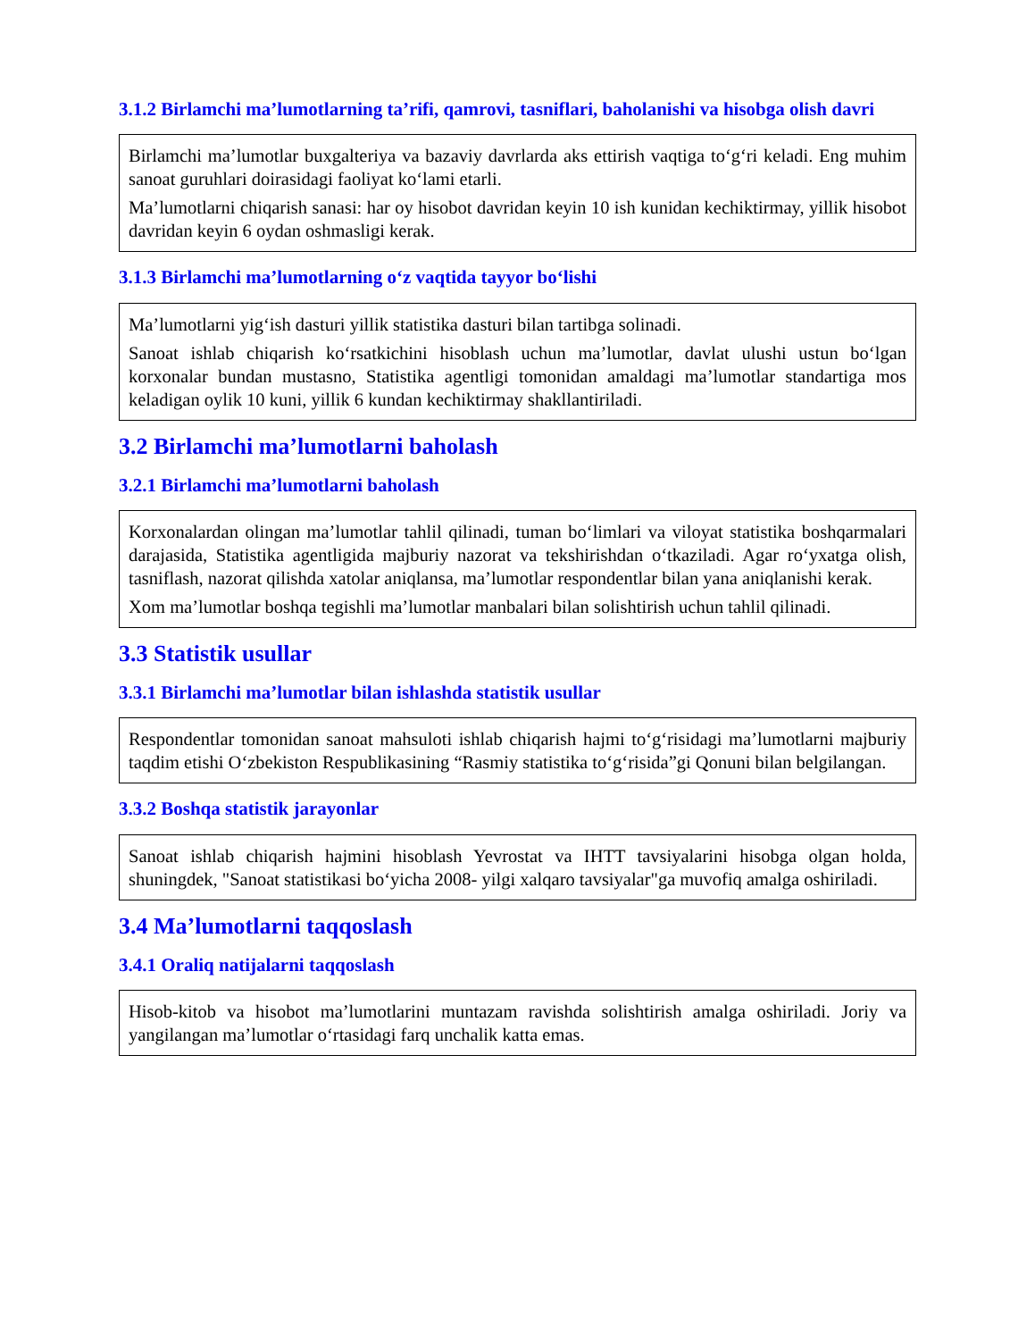3.1.2 Birlamchi ma’lumotlarning ta’rifi, qamrovi, tasniflari, baholanishi va hisobga olish davri
Birlamchi ma’lumotlar buxgalteriya va bazaviy davrlarda aks ettirish vaqtiga to‘g‘ri keladi. Eng muhim sanoat guruhlari doirasidagi faoliyat ko‘lami etarli.
Ma’lumotlarni chiqarish sanasi: har oy hisobot davridan keyin 10 ish kunidan kechiktirmay, yillik hisobot davridan keyin 6 oydan oshmasligi kerak.
3.1.3 Birlamchi ma’lumotlarning o‘z vaqtida tayyor bo‘lishi
Ma’lumotlarni yig‘ish dasturi yillik statistika dasturi bilan tartibga solinadi.
Sanoat ishlab chiqarish ko‘rsatkichini hisoblash uchun ma’lumotlar, davlat ulushi ustun bo‘lgan korxonalar bundan mustasno, Statistika agentligi tomonidan amaldagi ma’lumotlar standartiga mos keladigan oylik 10 kuni, yillik 6 kundan kechiktirmay shakllantiriladi.
3.2 Birlamchi ma’lumotlarni baholash
3.2.1 Birlamchi ma’lumotlarni baholash
Korxonalardan olingan ma’lumotlar tahlil qilinadi, tuman bo‘limlari va viloyat statistika boshqarmalari darajasida, Statistika agentligida majburiy nazorat va tekshirishdan o‘tkaziladi. Agar ro‘yxatga olish, tasniflash, nazorat qilishda xatolar aniqlansa, ma’lumotlar respondentlar bilan yana aniqlanishi kerak.
Xom ma’lumotlar boshqa tegishli ma’lumotlar manbalari bilan solishtirish uchun tahlil qilinadi.
3.3 Statistik usullar
3.3.1 Birlamchi ma’lumotlar bilan ishlashda statistik usullar
Respondentlar tomonidan sanoat mahsuloti ishlab chiqarish hajmi to‘g‘risidagi ma’lumotlarni majburiy taqdim etishi O‘zbekiston Respublikasining “Rasmiy statistika to‘g‘risida”gi Qonuni bilan belgilangan.
3.3.2 Boshqa statistik jarayonlar
Sanoat ishlab chiqarish hajmini hisoblash Yevrostat va IHTT tavsiyalarini hisobga olgan holda, shuningdek, "Sanoat statistikasi bo‘yicha 2008- yilgi xalqaro tavsiyalar"ga muvofiq amalga oshiriladi.
3.4 Ma’lumotlarni taqqoslash
3.4.1 Oraliq natijalarni taqqoslash
Hisob-kitob va hisobot ma’lumotlarini muntazam ravishda solishtirish amalga oshiriladi. Joriy va yangilangan ma’lumotlar o‘rtasidagi farq unchalik katta emas.